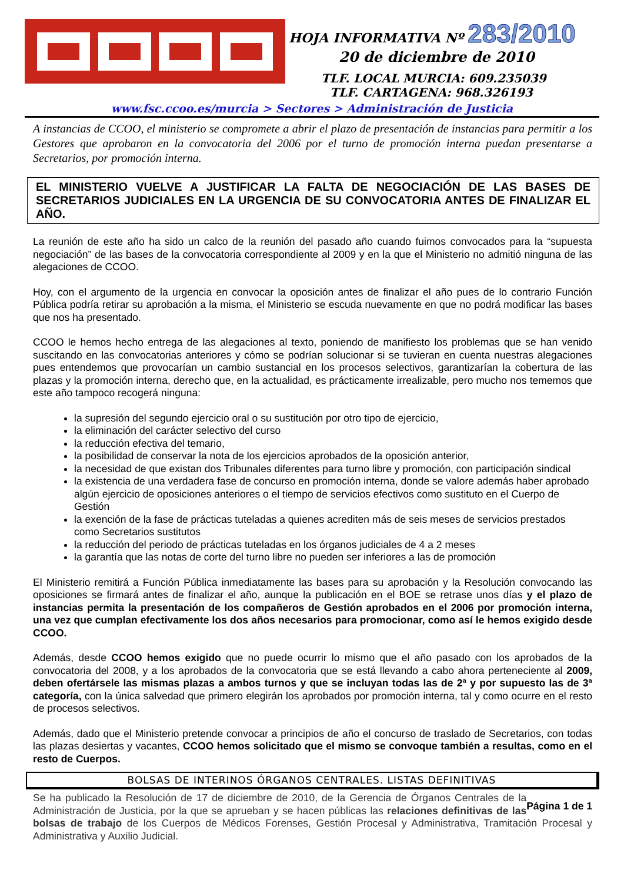HOJA INFORMATIVA Nº 283/2010
20 de diciembre de 2010
TLF. LOCAL MURCIA: 609.235039
TLF. CARTAGENA: 968.326193
www.fsc.ccoo.es/murcia > Sectores > Administración de Justicia
A instancias de CCOO, el ministerio se compromete a abrir el plazo de presentación de instancias para permitir a los Gestores que aprobaron en la convocatoria del 2006 por el turno de promoción interna puedan presentarse a Secretarios, por promoción interna.
EL MINISTERIO VUELVE A JUSTIFICAR LA FALTA DE NEGOCIACIÓN DE LAS BASES DE SECRETARIOS JUDICIALES EN LA URGENCIA DE SU CONVOCATORIA ANTES DE FINALIZAR EL AÑO.
La reunión de este año ha sido un calco de la reunión del pasado año cuando fuimos convocados para la “supuesta negociación” de las bases de la convocatoria correspondiente al 2009 y en la que el Ministerio no admitió ninguna de las alegaciones de CCOO.
Hoy, con el argumento de la urgencia en convocar la oposición antes de finalizar el año pues de lo contrario Función Pública podría retirar su aprobación a la misma, el Ministerio se escuda nuevamente en que no podrá modificar las bases que nos ha presentado.
CCOO le hemos hecho entrega de las alegaciones al texto, poniendo de manifiesto los problemas que se han venido suscitando en las convocatorias anteriores y cómo se podrían solucionar si se tuvieran en cuenta nuestras alegaciones pues entendemos que provocarían un cambio sustancial en los procesos selectivos, garantizarían la cobertura de las plazas y la promoción interna, derecho que, en la actualidad, es prácticamente irrealizable, pero mucho nos tememos que este año tampoco recogerá ninguna:
la supresión del segundo ejercicio oral o su sustitución por otro tipo de ejercicio,
la eliminación del carácter selectivo del curso
la reducción efectiva del temario,
la posibilidad de conservar la nota de los ejercicios aprobados de la oposición anterior,
la necesidad de que existan dos Tribunales diferentes para turno libre y promoción, con participación sindical
la existencia de una verdadera fase de concurso en promoción interna, donde se valore además haber aprobado algún ejercicio de oposiciones anteriores o el tiempo de servicios efectivos como sustituto en el Cuerpo de Gestión
la exención de la fase de prácticas tuteladas a quienes acrediten más de seis meses de servicios prestados como Secretarios sustitutos
la reducción del periodo de prácticas tuteladas en los órganos judiciales de 4 a 2 meses
la garantía que las notas de corte del turno libre no pueden ser inferiores a las de promoción
El Ministerio remitirá a Función Pública inmediatamente las bases para su aprobación y la Resolución convocando las oposiciones se firmará antes de finalizar el año, aunque la publicación en el BOE se retrase unos días y el plazo de instancias permita la presentación de los compañeros de Gestión aprobados en el 2006 por promoción interna, una vez que cumplan efectivamente los dos años necesarios para promocionar, como así le hemos exigido desde CCOO.
Además, desde CCOO hemos exigido que no puede ocurrir lo mismo que el año pasado con los aprobados de la convocatoria del 2008, y a los aprobados de la convocatoria que se está llevando a cabo ahora perteneciente al 2009, deben ofertársele las mismas plazas a ambos turnos y que se incluyan todas las de 2ª y por supuesto las de 3ª categoría, con la única salvedad que primero elegirán los aprobados por promoción interna, tal y como ocurre en el resto de procesos selectivos.
Además, dado que el Ministerio pretende convocar a principios de año el concurso de traslado de Secretarios, con todas las plazas desiertas y vacantes, CCOO hemos solicitado que el mismo se convoque también a resultas, como en el resto de Cuerpos.
BOLSAS DE INTERINOS ÓRGANOS CENTRALES. LISTAS DEFINITIVAS
Página 1 de 1 Se ha publicado la Resolución de 17 de diciembre de 2010, de la Gerencia de Órganos Centrales de la Administración de Justicia, por la que se aprueban y se hacen públicas las relaciones definitivas de las bolsas de trabajo de los Cuerpos de Médicos Forenses, Gestión Procesal y Administrativa, Tramitación Procesal y Administrativa y Auxilio Judicial.